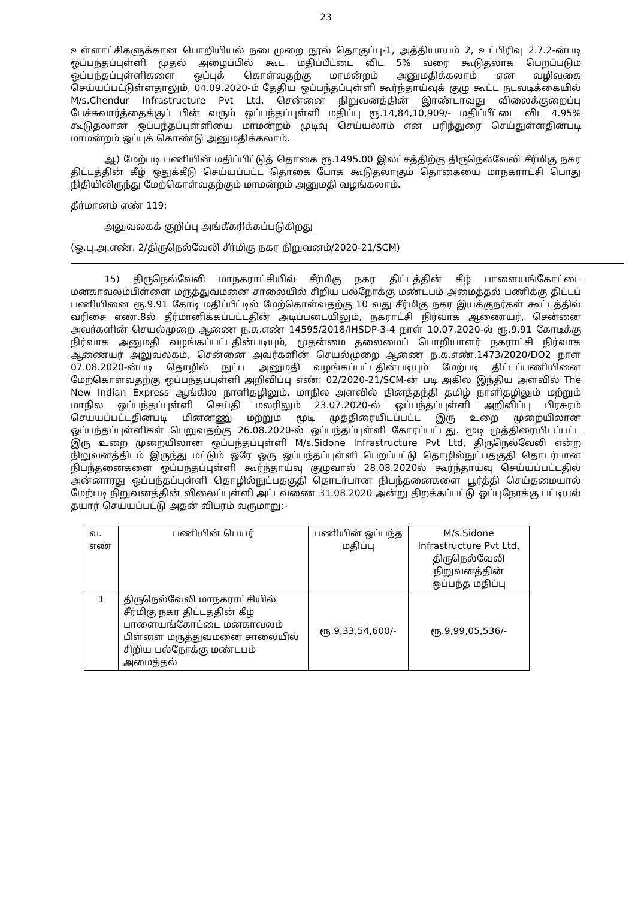23
உள்ளாட்சிகளுக்கான பொறியியல் நடைமுறை நூல் தொகுப்பு-1, அத்தியாயம் 2, உட்பிரிவு 2.7.2-ன்படி ஒப்பந்தப்புள்ளி முதல் அழைப்பில் கூட மதிப்பீட்டை விட 5% வரை கூடுதலாக பெறப்படும் ஒப்பந்தப்புள்ளிகளை ஒப்புக் கொள்வதற்கு மாமன்றம் அனுமதிக்கலாம் என வழிவகை செய்யப்பட்டுள்ளதாலும், 04.09.2020-ம் தேதிய ஒப்பந்தப்புள்ளி கூர்ந்தாய்வுக் குழு கூட்ட நடவடிக்கையில் M/s.Chendur Infrastructure Pvt Ltd, சென்னை நிறுவனத்தின் இரண்டாவது விலைக்குறைப்பு பேச்சுவார்த்தைக்குப் பின் வரும் ஒப்பந்தப்புள்ளி மதிப்பு ரூ.14,84,10,909/- மதிப்பீட்டை விட 4.95% கூடுதலான ஒப்பந்தப்புள்ளியை மாமன்றம் முடிவு செய்யலாம் என பரிந்துரை செய்துள்ளதின்படி மாமன்றம் ஒப்புக் கொண்டு அனுமதிக்கலாம்.
ஆ) மேற்படி பணியின் மதிப்பிட்டுத் தொகை ரூ.1495.00 இலட்சத்திற்கு திருநெல்வேலி சீர்மிகு நகர திட்டத்தின் கீழ் ஒதுக்கீடு செய்யப்பட்ட தொகை போக கூடுதலாகும் தொகையை மாநகராட்சி பொது நிதியிலிருந்து மேற்கொள்வதற்கும் மாமன்றம் அனுமதி வழங்கலாம்.
தீர்மானம் எண் 119:
அலுவலகக் குறிப்பு அங்கீகரிக்கப்படுகிறது
(ஒ.பு.அ.எண். 2/திருநெல்வேலி சீர்மிகு நகர நிறுவனம்/2020-21/SCM)
15) திருநெல்வேலி மாநகராட்சியில் சீர்மிகு நகர திட்டத்தின் கீழ் பாளையங்கோட்டை மனகாவலம்பிள்ளை மருத்துவமனை சாலையில் சிறிய பல்நோக்கு மண்டபம் அமைத்தல் பணிக்கு திட்டப் பணியினை ரூ.9.91 கோடி மதிப்பீட்டில் மேற்கொள்வதற்கு 10 வது சீர்மிகு நகர இயக்குநர்கள் கூட்டத்தில் வரிசை எண்.8ல் தீர்மானிக்கப்பட்டதின் அடிப்படையிலும், நகராட்சி நிர்வாக ஆணையர், சென்னை அவர்களின் செயல்முறை ஆணை ந.க.எண் 14595/2018/IHSDP-3-4 நாள் 10.07.2020-ல் ரூ.9.91 கோடிக்கு நிர்வாக அனுமதி வழங்கப்பட்டதின்படியும், முதன்மை தலைமைப் பொறியாளர் நகராட்சி நிர்வாக ஆணையர் அலுவலகம், சென்னை அவர்களின் செயல்முறை ஆணை ந.க.எண்.1473/2020/DO2 நாள் 07.08.2020-ன்படி தொழில் நுட்ப அனுமதி வழங்கப்பட்டதின்படியும் மேற்படி திட்டப்பணியினை மேற்கொள்வதற்கு ஒப்பந்தப்புள்ளி அறிவிப்பு எண்: 02/2020-21/SCM-ன் படி அகில இந்திய அளவில் The New Indian Express ஆங்கில நாளிதழிலும், மாநில அளவில் தினத்தந்தி தமிழ் நாளிதழிலும் மற்றும் மாநில ஒப்பந்தப்புள்ளி செய்தி மலரிலும் 23.07.2020-ல் ஒப்பந்தப்புள்ளி அறிவிப்பு பிரசுரம் செய்யப்பட்டதின்படி மின்னணு மற்றும் மூடி முத்திரையிடப்பட்ட இரு உறை முறையிலான ஒப்பந்தப்புள்ளிகள் பெறுவதற்கு 26.08.2020-ல் ஒப்பந்தப்புள்ளி கோரப்பட்டது. மூடி முத்திரையிடப்பட்ட இரு உறை முறையிலான ஒப்பந்தப்புள்ளி M/s.Sidone Infrastructure Pvt Ltd, திருநெல்வேலி என்ற நிறுவனத்திடம் இருந்து மட்டும் ஒரே ஒரு ஒப்பந்தப்புள்ளி பெறப்பட்டு தொழில்நுட்பதகுதி தொடர்பான நிபந்தனைகளை ஒப்பந்தப்புள்ளி கூர்ந்தாய்வு குழுவால் 28.08.2020ல் கூர்ந்தாய்வு செய்யப்பட்டதில் அன்னாரது ஒப்பந்தப்புள்ளி தொழில்நுட்பதகுதி தொடர்பான நிபந்தனைகளை பூர்த்தி செய்தமையால் மேற்படி நிறுவனத்தின் விலைப்புள்ளி அட்டவணை 31.08.2020 அன்று திறக்கப்பட்டு ஒப்புநோக்கு பட்டியல் தயார் செய்யப்பட்டு அதன் விபரம் வருமாறு:-
| வ. எண் | பணியின் பெயர் | பணியின் ஒப்பந்த மதிப்பு | M/s.Sidone Infrastructure Pvt Ltd, திருநெல்வேலி நிறுவனத்தின் ஒப்பந்த மதிப்பு |
| 1 | திருநெல்வேலி மாநகராட்சியில் சீர்மிகு நகர திட்டத்தின் கீழ் பாளையங்கோட்டை மனகாவலம் பிள்ளை மருத்துவமனை சாலையில் சிறிய பல்நோக்கு மண்டபம் அமைத்தல் | ரூ.9,33,54,600/- | ரூ.9,99,05,536/- |